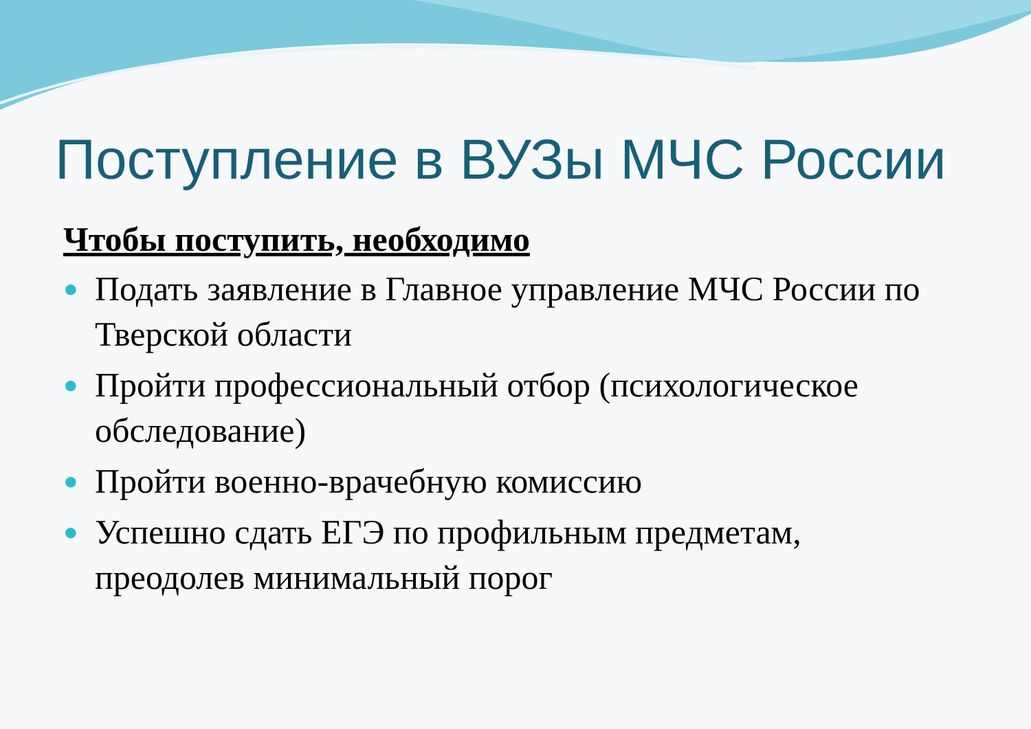Поступление в ВУЗы МЧС России
Чтобы поступить, необходимо
● Подать заявление в Главное управление МЧС России по Тверской области
● Пройти профессиональный отбор (психологическое обследование)
● Пройти военно-врачебную комиссию
● Успешно сдать ЕГЭ по профильным предметам, преодолев минимальный порог